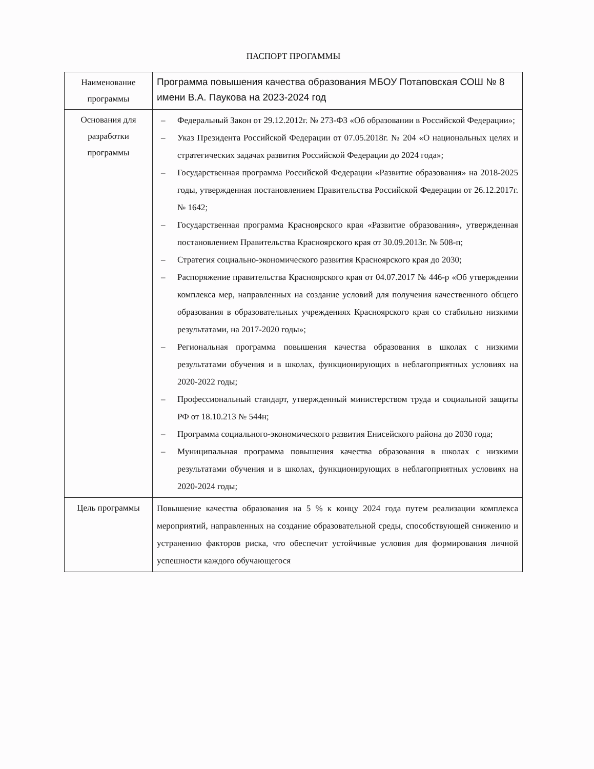ПАСПОРТ ПРОГАММЫ
| Наименование программы | Программа повышения качества образования МБОУ Потаповская СОШ № 8 имени В.А. Паукова на 2023-2024 год |
| Основания для разработки программы | – Федеральный Закон от 29.12.2012г. № 273-ФЗ «Об образовании в Российской Федерации»; – Указ Президента Российской Федерации от 07.05.2018г. № 204 «О национальных целях и стратегических задачах развития Российской Федерации до 2024 года»; – Государственная программа Российской Федерации «Развитие образования» на 2018-2025 годы, утвержденная постановлением Правительства Российской Федерации от 26.12.2017г. № 1642; – Государственная программа Красноярского края «Развитие образования», утвержденная постановлением Правительства Красноярского края от 30.09.2013г. № 508-п; – Стратегия социально-экономического развития Красноярского края до 2030; – Распоряжение правительства Красноярского края от 04.07.2017 № 446-р «Об утверждении комплекса мер, направленных на создание условий для получения качественного общего образования в образовательных учреждениях Красноярского края со стабильно низкими результатами, на 2017-2020 годы»; – Региональная программа повышения качества образования в школах с низкими результатами обучения и в школах, функционирующих в неблагоприятных условиях на 2020-2022 годы; – Профессиональный стандарт, утвержденный министерством труда и социальной защиты РФ от 18.10.213 № 544н; – Программа социального-экономического развития Енисейского района до 2030 года; – Муниципальная программа повышения качества образования в школах с низкими результатами обучения и в школах, функционирующих в неблагоприятных условиях на 2020-2024 годы; |
| Цель программы | Повышение качества образования на 5 % к концу 2024 года путем реализации комплекса мероприятий, направленных на создание образовательной среды, способствующей снижению и устранению факторов риска, что обеспечит устойчивые условия для формирования личной успешности каждого обучающегося |